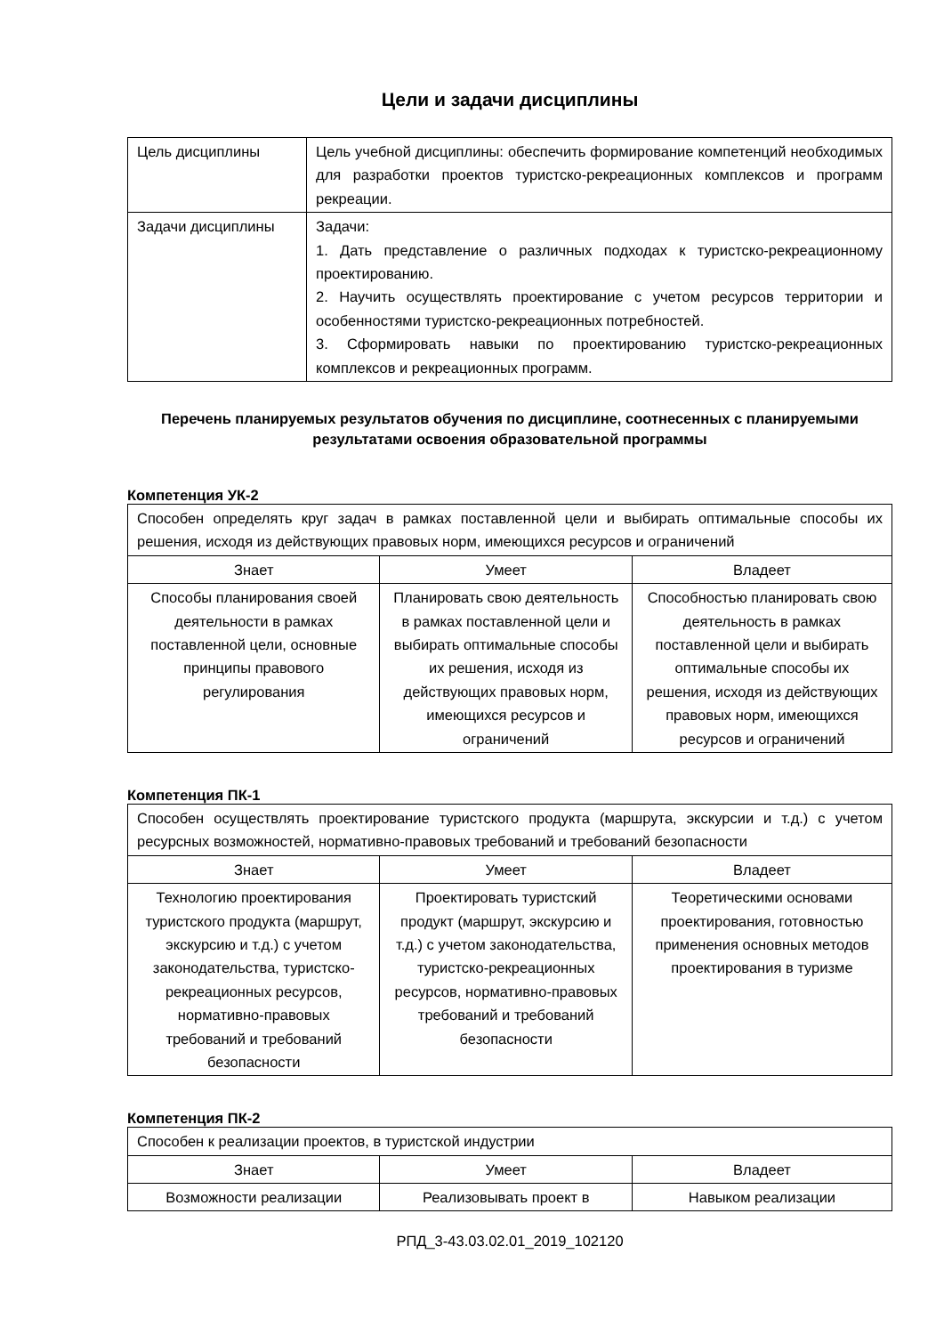Цели и задачи дисциплины
| Цель дисциплины | Цель учебной дисциплины: обеспечить формирование компетенций необходимых для разработки проектов туристско-рекреационных комплексов и программ рекреации. |
| Задачи дисциплины | Задачи: 1. Дать представление о различных подходах к туристско-рекреационному проектированию. 2. Научить осуществлять проектирование с учетом ресурсов территории и особенностями туристско-рекреационных потребностей. 3. Сформировать навыки по проектированию туристско-рекреационных комплексов и рекреационных программ. |
Перечень планируемых результатов обучения по дисциплине, соотнесенных с планируемыми результатами освоения образовательной программы
Компетенция УК-2
| Способен определять круг задач в рамках поставленной цели и выбирать оптимальные способы их решения, исходя из действующих правовых норм, имеющихся ресурсов и ограничений | | |
| Знает | Умеет | Владеет |
| Способы планирования своей деятельности в рамках поставленной цели, основные принципы правового регулирования | Планировать свою деятельность в рамках поставленной цели и выбирать оптимальные способы их решения, исходя из действующих правовых норм, имеющихся ресурсов и ограничений | Способностью планировать свою деятельность в рамках поставленной цели и выбирать оптимальные способы их решения, исходя из действующих правовых норм, имеющихся ресурсов и ограничений |
Компетенция ПК-1
| Способен осуществлять проектирование туристского продукта (маршрута, экскурсии и т.д.) с учетом ресурсных возможностей, нормативно-правовых требований и требований безопасности | | |
| Знает | Умеет | Владеет |
| Технологию проектирования туристского продукта (маршрут, экскурсию и т.д.) с учетом законодательства, туристско-рекреационных ресурсов, нормативно-правовых требований и требований безопасности | Проектировать туристский продукт (маршрут, экскурсию и т.д.) с учетом законодательства, туристско-рекреационных ресурсов, нормативно-правовых требований и требований безопасности | Теоретическими основами проектирования, готовностью применения основных методов проектирования в туризме |
Компетенция ПК-2
| Способен к реализации проектов, в туристской индустрии | | |
| Знает | Умеет | Владеет |
| Возможности реализации | Реализовывать проект в | Навыком реализации |
РПД_3-43.03.02.01_2019_102120